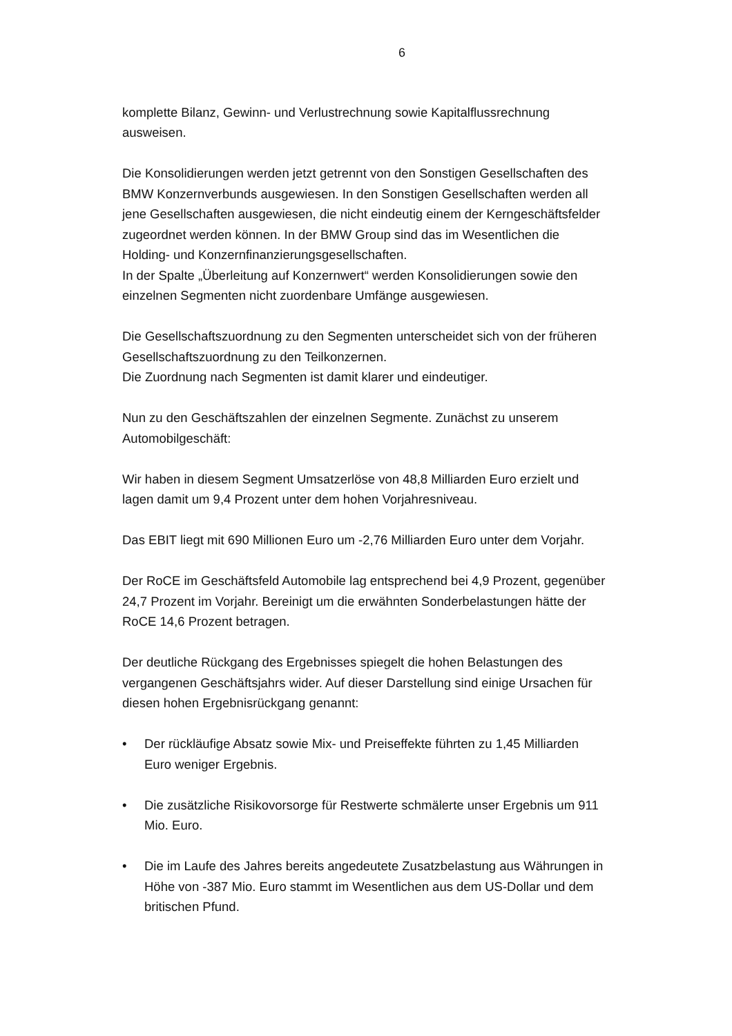6
komplette Bilanz, Gewinn- und Verlustrechnung sowie Kapitalflussrechnung ausweisen.
Die Konsolidierungen werden jetzt getrennt von den Sonstigen Gesellschaften des BMW Konzernverbunds ausgewiesen. In den Sonstigen Gesellschaften werden all jene Gesellschaften ausgewiesen, die nicht eindeutig einem der Kerngeschäftsfelder zugeordnet werden können. In der BMW Group sind das im Wesentlichen die Holding- und Konzernfinanzierungsgesellschaften.
In der Spalte „Überleitung auf Konzernwert“ werden Konsolidierungen sowie den einzelnen Segmenten nicht zuordenbare Umfänge ausgewiesen.
Die Gesellschaftszuordnung zu den Segmenten unterscheidet sich von der früheren Gesellschaftszuordnung zu den Teilkonzernen.
Die Zuordnung nach Segmenten ist damit klarer und eindeutiger.
Nun zu den Geschäftszahlen der einzelnen Segmente. Zunächst zu unserem Automobilgeschäft:
Wir haben in diesem Segment Umsatzerlöse von 48,8 Milliarden Euro erzielt und lagen damit um 9,4 Prozent unter dem hohen Vorjahresniveau.
Das EBIT liegt mit 690 Millionen Euro um -2,76 Milliarden Euro unter dem Vorjahr.
Der RoCE im Geschäftsfeld Automobile lag entsprechend bei 4,9 Prozent, gegenüber 24,7 Prozent im Vorjahr. Bereinigt um die erwähnten Sonderbelastungen hätte der RoCE 14,6 Prozent betragen.
Der deutliche Rückgang des Ergebnisses spiegelt die hohen Belastungen des vergangenen Geschäftsjahrs wider. Auf dieser Darstellung sind einige Ursachen für diesen hohen Ergebnisrückgang genannt:
• Der rückläufige Absatz sowie Mix- und Preiseffekte führten zu 1,45 Milliarden Euro weniger Ergebnis.
• Die zusätzliche Risikovorsorge für Restwerte schmälerte unser Ergebnis um 911 Mio. Euro.
• Die im Laufe des Jahres bereits angedeutete Zusatzbelastung aus Währungen in Höhe von -387 Mio. Euro stammt im Wesentlichen aus dem US-Dollar und dem britischen Pfund.